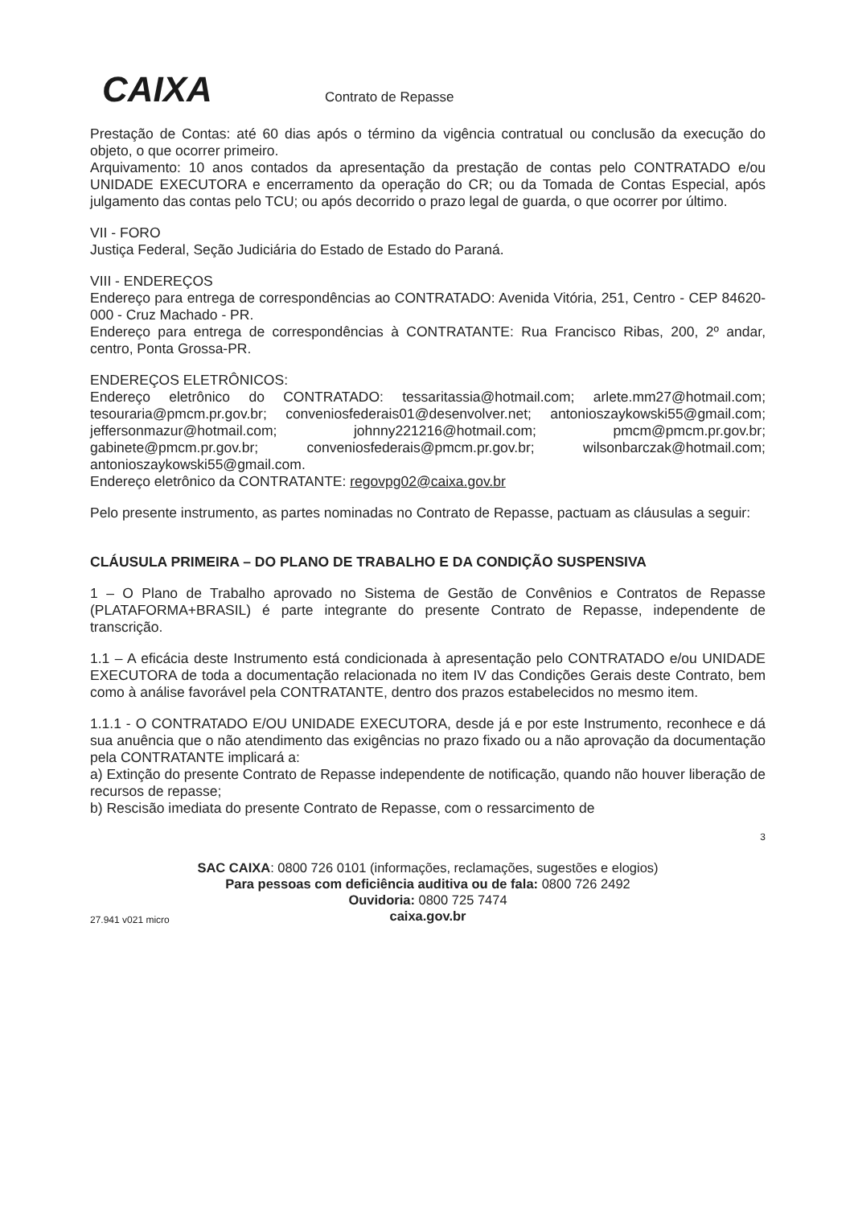CAIXA Contrato de Repasse
Prestação de Contas: até 60 dias após o término da vigência contratual ou conclusão da execução do objeto, o que ocorrer primeiro.
Arquivamento: 10 anos contados da apresentação da prestação de contas pelo CONTRATADO e/ou UNIDADE EXECUTORA e encerramento da operação do CR; ou da Tomada de Contas Especial, após julgamento das contas pelo TCU; ou após decorrido o prazo legal de guarda, o que ocorrer por último.
VII - FORO
Justiça Federal, Seção Judiciária do Estado de Estado do Paraná.
VIII - ENDEREÇOS
Endereço para entrega de correspondências ao CONTRATADO: Avenida Vitória, 251, Centro - CEP 84620-000 - Cruz Machado - PR.
Endereço para entrega de correspondências à CONTRATANTE: Rua Francisco Ribas, 200, 2º andar, centro, Ponta Grossa-PR.
ENDEREÇOS ELETRÔNICOS:
Endereço eletrônico do CONTRATADO: tessaritassia@hotmail.com; arlete.mm27@hotmail.com; tesouraria@pmcm.pr.gov.br; conveniosfederais01@desenvolver.net; antonioszaykowski55@gmail.com; jeffersonmazur@hotmail.com; johnny221216@hotmail.com; pmcm@pmcm.pr.gov.br; gabinete@pmcm.pr.gov.br; conveniosfederais@pmcm.pr.gov.br; wilsonbarczak@hotmail.com; antonioszaykowski55@gmail.com.
Endereço eletrônico da CONTRATANTE: regovpg02@caixa.gov.br
Pelo presente instrumento, as partes nominadas no Contrato de Repasse, pactuam as cláusulas a seguir:
CLÁUSULA PRIMEIRA – DO PLANO DE TRABALHO E DA CONDIÇÃO SUSPENSIVA
1 – O Plano de Trabalho aprovado no Sistema de Gestão de Convênios e Contratos de Repasse (PLATAFORMA+BRASIL) é parte integrante do presente Contrato de Repasse, independente de transcrição.
1.1 – A eficácia deste Instrumento está condicionada à apresentação pelo CONTRATADO e/ou UNIDADE EXECUTORA de toda a documentação relacionada no item IV das Condições Gerais deste Contrato, bem como à análise favorável pela CONTRATANTE, dentro dos prazos estabelecidos no mesmo item.
1.1.1 - O CONTRATADO E/OU UNIDADE EXECUTORA, desde já e por este Instrumento, reconhece e dá sua anuência que o não atendimento das exigências no prazo fixado ou a não aprovação da documentação pela CONTRATANTE implicará a:
a) Extinção do presente Contrato de Repasse independente de notificação, quando não houver liberação de recursos de repasse;
b) Rescisão imediata do presente Contrato de Repasse, com o ressarcimento de
3
SAC CAIXA: 0800 726 0101 (informações, reclamações, sugestões e elogios)
Para pessoas com deficiência auditiva ou de fala: 0800 726 2492
Ouvidoria: 0800 725 7474
caixa.gov.br
27.941 v021 micro